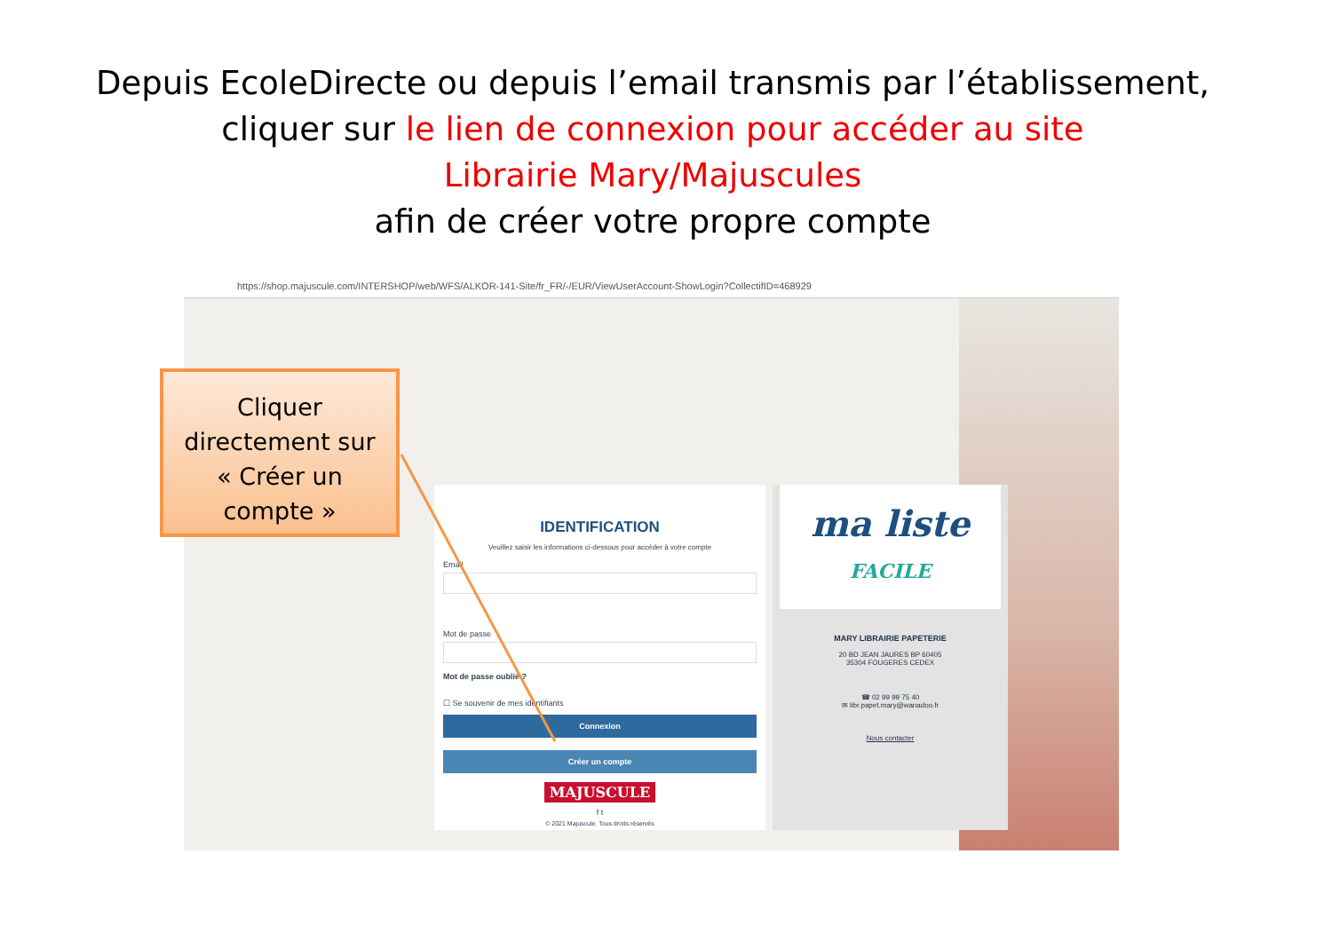Depuis EcoleDirecte ou depuis l’email transmis par l’établissement,
cliquer sur le lien de connexion pour accéder au site
Librairie Mary/Majuscules
afin de créer votre propre compte
https://shop.majuscule.com/INTERSHOP/web/WFS/ALKOR-141-Site/fr_FR/-/EUR/ViewUserAccount-ShowLogin?CollectifID=468929
IDENTIFICATION
Veuillez saisir les informations ci-dessous pour accéder à votre compte
Email
Mot de passe
Mot de passe oublié ?
☐ Se souvenir de mes identifiants
Connexion
Créer un compte
MAJUSCULE
f t
© 2021 Majuscule. Tous droits réservés
ma liste
FACILE
MARY LIBRAIRIE PAPETERIE
20 BD JEAN JAURES BP 60405
35304 FOUGERES CEDEX
☎ 02 99 99 75 40
✉ libr.papet.mary@wanadoo.fr
Nous contacter
Cliquer
directement sur
« Créer un
compte »